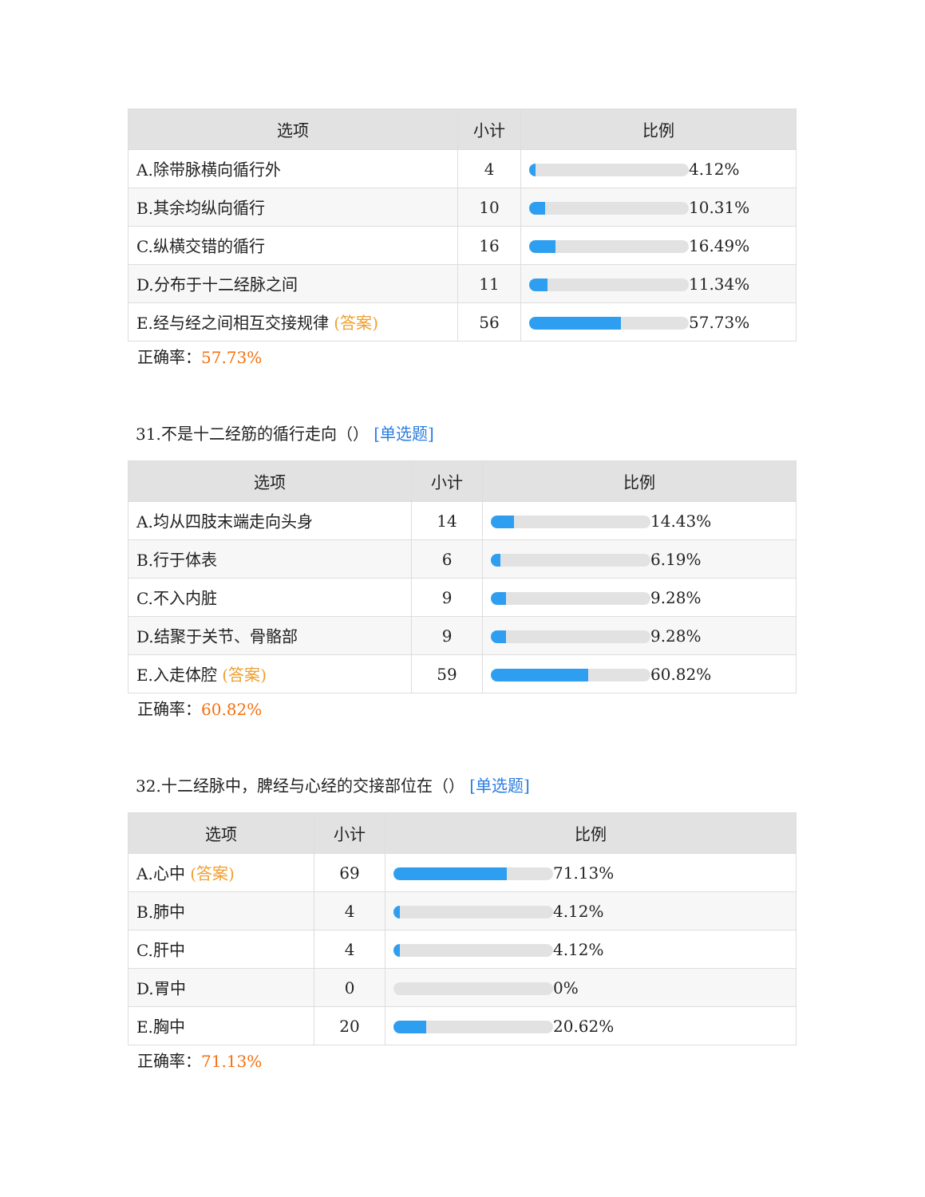| 选项 | 小计 | 比例 |
| --- | --- | --- |
| A.除带脉横向循行外 | 4 | 4.12% |
| B.其余均纵向循行 | 10 | 10.31% |
| C.纵横交错的循行 | 16 | 16.49% |
| D.分布于十二经脉之间 | 11 | 11.34% |
| E.经与经之间相互交接规律 (答案) | 56 | 57.73% |
正确率：57.73%
31.不是十二经筋的循行走向（） [单选题]
| 选项 | 小计 | 比例 |
| --- | --- | --- |
| A.均从四肢末端走向头身 | 14 | 14.43% |
| B.行于体表 | 6 | 6.19% |
| C.不入内脏 | 9 | 9.28% |
| D.结聚于关节、骨骼部 | 9 | 9.28% |
| E.入走体腔 (答案) | 59 | 60.82% |
正确率：60.82%
32.十二经脉中，脾经与心经的交接部位在（） [单选题]
| 选项 | 小计 | 比例 |
| --- | --- | --- |
| A.心中 (答案) | 69 | 71.13% |
| B.肺中 | 4 | 4.12% |
| C.肝中 | 4 | 4.12% |
| D.胃中 | 0 | 0% |
| E.胸中 | 20 | 20.62% |
正确率：71.13%